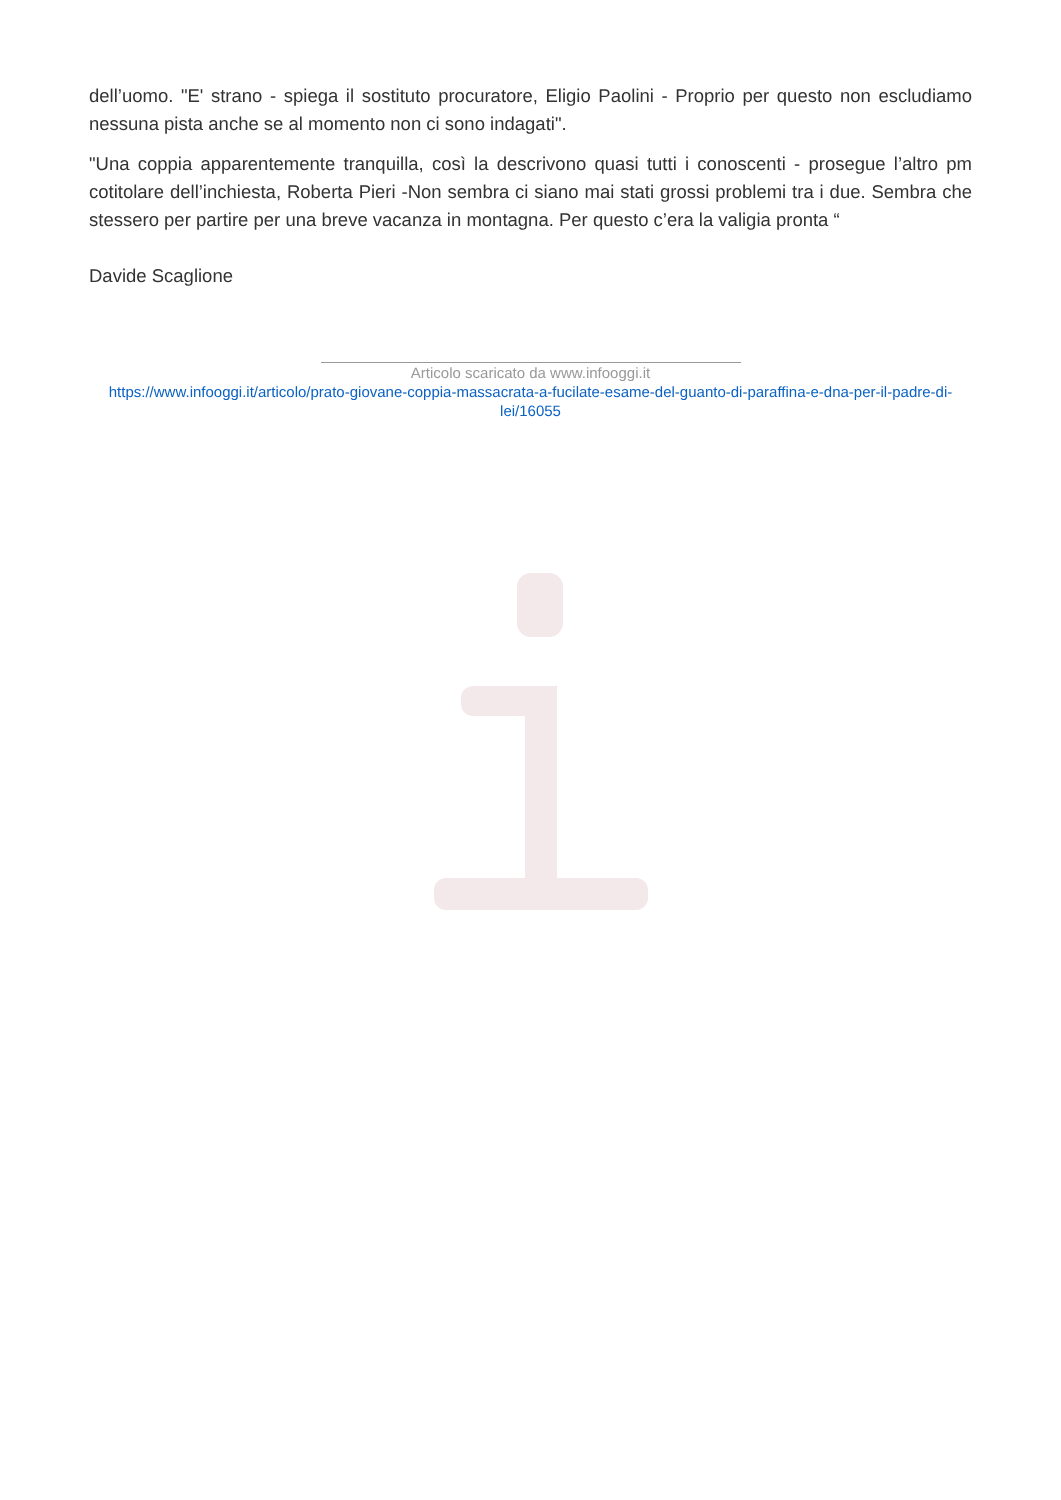dell’uomo. "E' strano - spiega il sostituto procuratore, Eligio Paolini - Proprio per questo non escludiamo nessuna pista anche se al momento non ci sono indagati".
"Una coppia apparentemente tranquilla, così la descrivono quasi tutti i conoscenti - prosegue l’altro pm cotitolare dell’inchiesta, Roberta Pieri -Non sembra ci siano mai stati grossi problemi tra i due. Sembra che stessero per partire per una breve vacanza in montagna. Per questo c’era la valigia pronta “
Davide Scaglione
Articolo scaricato da www.infooggi.it
https://www.infooggi.it/articolo/prato-giovane-coppia-massacrata-a-fucilate-esame-del-guanto-di-paraffina-e-dna-per-il-padre-di-lei/16055